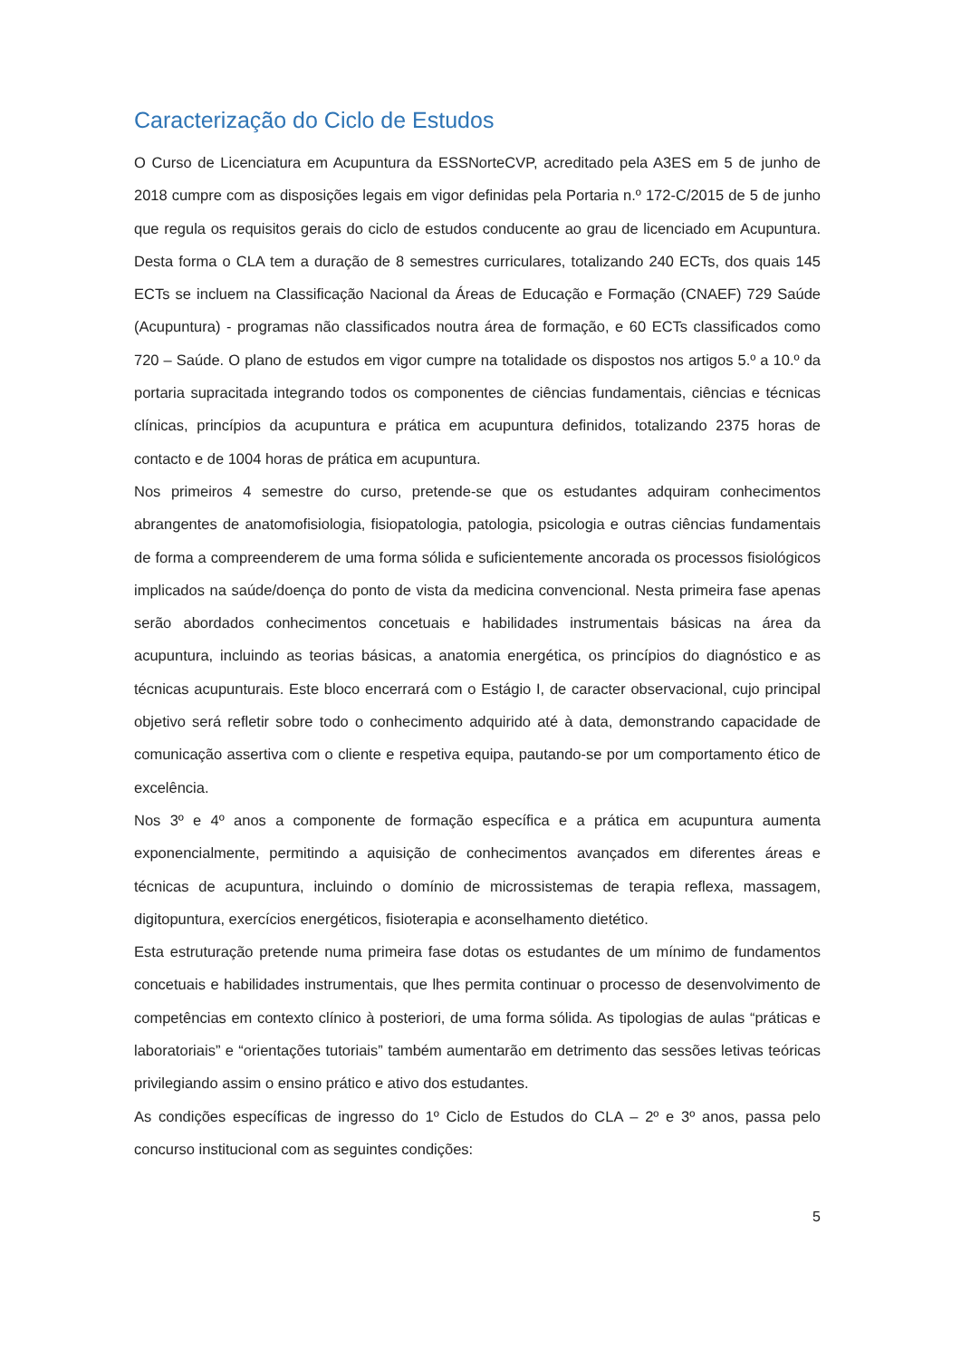Caracterização do Ciclo de Estudos
O Curso de Licenciatura em Acupuntura da ESSNorteCVP, acreditado pela A3ES em 5 de junho de 2018 cumpre com as disposições legais em vigor definidas pela Portaria n.º 172-C/2015 de 5 de junho que regula os requisitos gerais do ciclo de estudos conducente ao grau de licenciado em Acupuntura. Desta forma o CLA tem a duração de 8 semestres curriculares, totalizando 240 ECTs, dos quais 145 ECTs se incluem na Classificação Nacional da Áreas de Educação e Formação (CNAEF) 729 Saúde (Acupuntura) - programas não classificados noutra área de formação, e 60 ECTs classificados como 720 – Saúde. O plano de estudos em vigor cumpre na totalidade os dispostos nos artigos 5.º a 10.º da portaria supracitada integrando todos os componentes de ciências fundamentais, ciências e técnicas clínicas, princípios da acupuntura e prática em acupuntura definidos, totalizando 2375 horas de contacto e de 1004 horas de prática em acupuntura.
Nos primeiros 4 semestre do curso, pretende-se que os estudantes adquiram conhecimentos abrangentes de anatomofisiologia, fisiopatologia, patologia, psicologia e outras ciências fundamentais de forma a compreenderem de uma forma sólida e suficientemente ancorada os processos fisiológicos implicados na saúde/doença do ponto de vista da medicina convencional. Nesta primeira fase apenas serão abordados conhecimentos concetuais e habilidades instrumentais básicas na área da acupuntura, incluindo as teorias básicas, a anatomia energética, os princípios do diagnóstico e as técnicas acupunturais. Este bloco encerrará com o Estágio I, de caracter observacional, cujo principal objetivo será refletir sobre todo o conhecimento adquirido até à data, demonstrando capacidade de comunicação assertiva com o cliente e respetiva equipa, pautando-se por um comportamento ético de excelência.
Nos 3º e 4º anos a componente de formação específica e a prática em acupuntura aumenta exponencialmente, permitindo a aquisição de conhecimentos avançados em diferentes áreas e técnicas de acupuntura, incluindo o domínio de microssistemas de terapia reflexa, massagem, digitopuntura, exercícios energéticos, fisioterapia e aconselhamento dietético.
Esta estruturação pretende numa primeira fase dotas os estudantes de um mínimo de fundamentos concetuais e habilidades instrumentais, que lhes permita continuar o processo de desenvolvimento de competências em contexto clínico à posteriori, de uma forma sólida. As tipologias de aulas “práticas e laboratoriais” e “orientações tutoriais” também aumentarão em detrimento das sessões letivas teóricas privilegiando assim o ensino prático e ativo dos estudantes.
As condições específicas de ingresso do 1º Ciclo de Estudos do CLA – 2º e 3º anos, passa pelo concurso institucional com as seguintes condições:
5